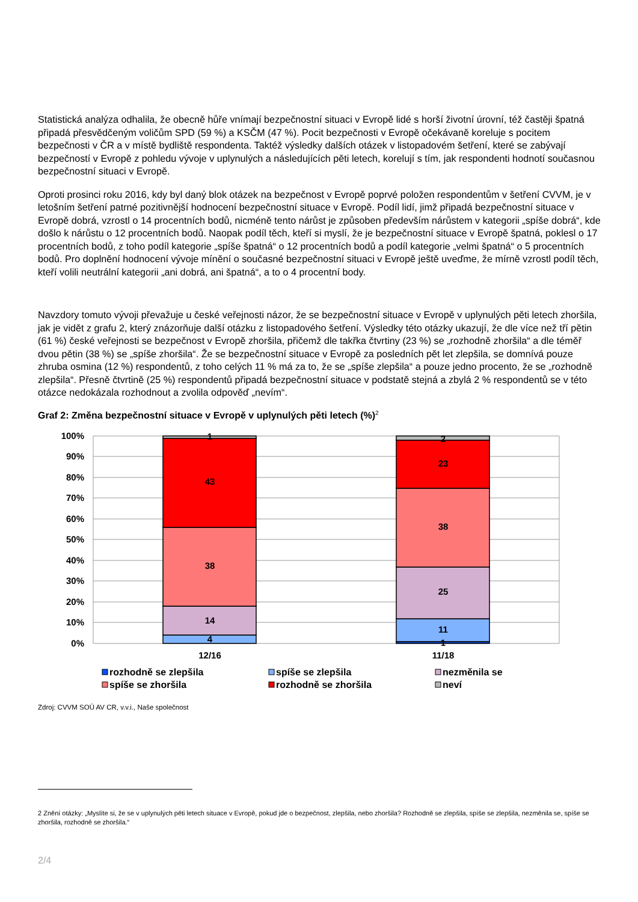Statistická analýza odhalila, že obecně hůře vnímají bezpečnostní situaci v Evropě lidé s horší životní úrovní, též častěji špatná připadá přesvědčeným voličům SPD (59 %) a KSČM (47 %). Pocit bezpečnosti v Evropě očekávaně koreluje s pocitem bezpečnosti v ČR a v místě bydliště respondenta. Taktéž výsledky dalších otázek v listopadovém šetření, které se zabývají bezpečností v Evropě z pohledu vývoje v uplynulých a následujících pěti letech, korelují s tím, jak respondenti hodnotí současnou bezpečnostní situaci v Evropě.
Oproti prosinci roku 2016, kdy byl daný blok otázek na bezpečnost v Evropě poprvé položen respondentům v šetření CVVM, je v letošním šetření patrné pozitivnější hodnocení bezpečnostní situace v Evropě. Podíl lidí, jimž připadá bezpečnostní situace v Evropě dobrá, vzrostl o 14 procentních bodů, nicméně tento nárůst je způsoben především nárůstem v kategorii „spíše dobrá“, kde došlo k nárůstu o 12 procentních bodů. Naopak podíl těch, kteří si myslí, že je bezpečnostní situace v Evropě špatná, poklesl o 17 procentních bodů, z toho podíl kategorie „spíše špatná“ o 12 procentních bodů a podíl kategorie „velmi špatná“ o 5 procentních bodů. Pro doplnění hodnocení vývoje mínění o současné bezpečnostní situaci v Evropě ještě uveďme, že mírně vzrostl podíl těch, kteří volili neutrální kategorii „ani dobrá, ani špatná“, a to o 4 procentní body.
Navzdory tomuto vývoji převažuje u české veřejnosti názor, že se bezpečnostní situace v Evropě v uplynulých pěti letech zhoršila, jak je vidět z grafu 2, který znázorňuje další otázku z listopadového šetření. Výsledky této otázky ukazují, že dle více než tří pětin (61 %) české veřejnosti se bezpečnost v Evropě zhoršila, přičemž dle takřka čtvrtiny (23 %) se „rozhodně zhoršila“ a dle téměř dvou pětin (38 %) se „spíše zhoršila“. Že se bezpečnostní situace v Evropě za posledních pět let zlepšila, se domnívá pouze zhruba osmina (12 %) respondentů, z toho celých 11 % má za to, že se „spíše zlepšila“ a pouze jedno procento, že se „rozhodně zlepšila“. Přesně čtvrtině (25 %) respondentů připadá bezpečnostní situace v podstatě stejná a zbylá 2 % respondentů se v této otázce nedokázala rozhodnout a zvolila odpověď „nevím“.
Graf 2: Změna bezpečnostní situace v Evropě v uplynulých pěti letech (%)<sup>2</sup>
100%
90%
80%
70%
60%
50%
40%
30%
20%
10%
0%
4
14
38
43
1
1
11
25
38
23
2
12/16
11/18
rozhodně se zlepšila
spíše se zlepšila
nezměnila se
spíše se zhoršila
rozhodně se zhoršila
neví
Zdroj: CVVM SOÚ AV CR, v.v.i., Naše společnost
2 Znění otázky: „Myslíte si, že se v uplynulých pěti letech situace v Evropě, pokud jde o bezpečnost, zlepšila, nebo zhoršila? Rozhodně se zlepšila, spíše se zlepšila, nezměnila se, spíše se zhoršila, rozhodně se zhoršila.“
2/4